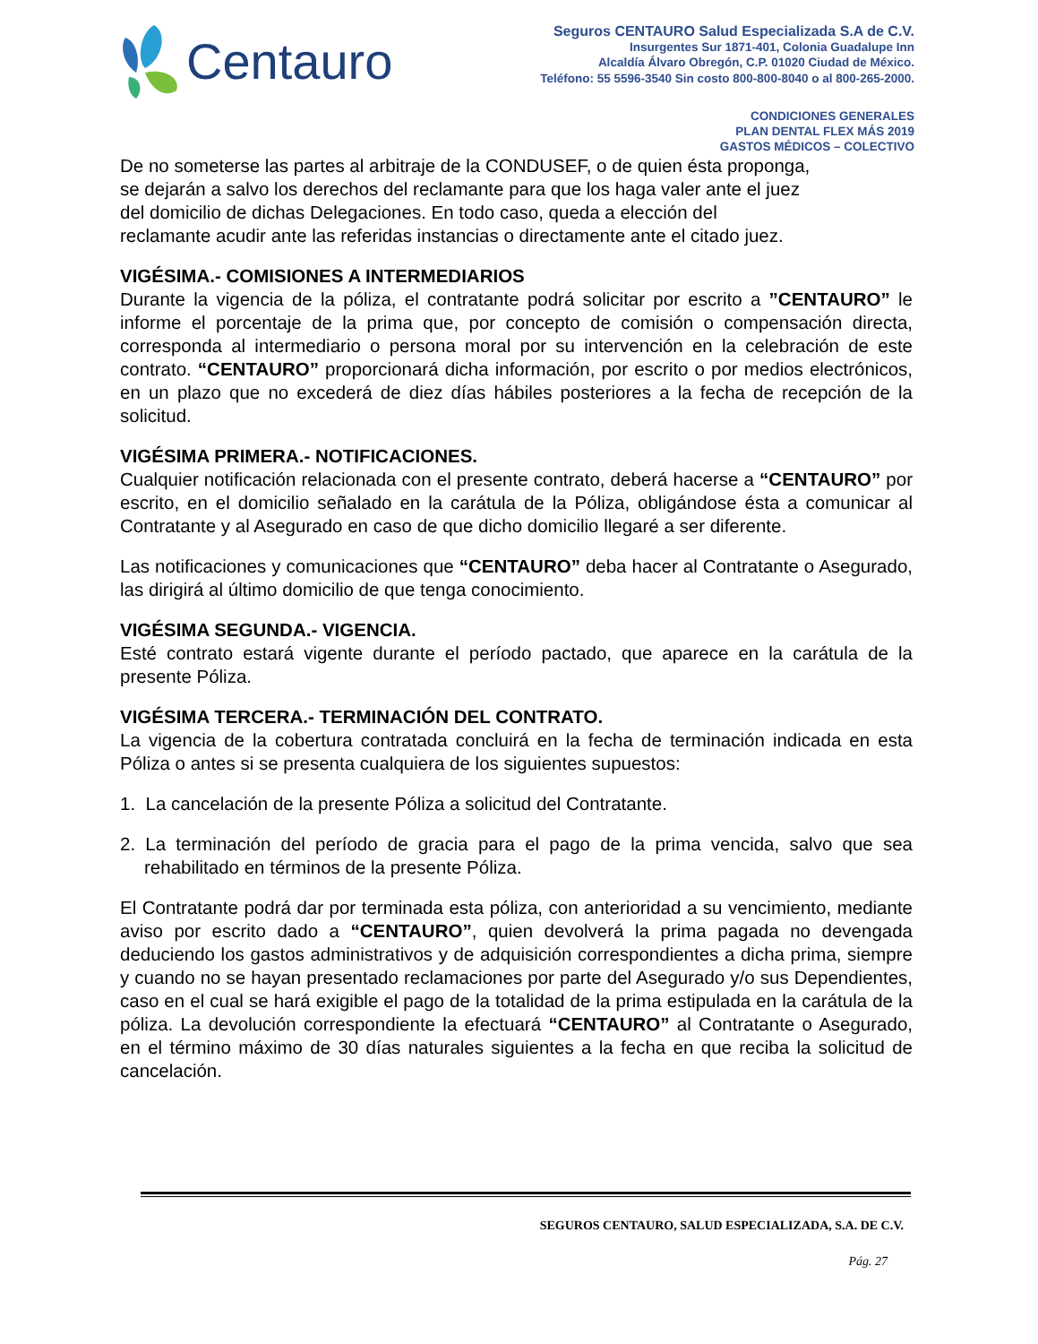Centauro
Seguros CENTAURO Salud Especializada S.A de C.V.
Insurgentes Sur 1871-401, Colonia Guadalupe Inn
Alcaldía Álvaro Obregón, C.P. 01020 Ciudad de México.
Teléfono: 55 5596-3540 Sin costo 800-800-8040 o al 800-265-2000.
CONDICIONES GENERALES
PLAN DENTAL FLEX MÁS 2019
GASTOS MÉDICOS – COLECTIVO
De no someterse las partes al arbitraje de la CONDUSEF, o de quien ésta proponga,
se dejarán a salvo los derechos del reclamante para que los haga valer ante el juez
del domicilio de dichas Delegaciones. En todo caso, queda a elección del
reclamante acudir ante las referidas instancias o directamente ante el citado juez.
VIGÉSIMA.- COMISIONES A INTERMEDIARIOS
Durante la vigencia de la póliza, el contratante podrá solicitar por escrito a ”CENTAURO” le informe el porcentaje de la prima que, por concepto de comisión o compensación directa, corresponda al intermediario o persona moral por su intervención en la celebración de este contrato. “CENTAURO” proporcionará dicha información, por escrito o por medios electrónicos, en un plazo que no excederá de diez días hábiles posteriores a la fecha de recepción de la solicitud.
VIGÉSIMA PRIMERA.- NOTIFICACIONES.
Cualquier notificación relacionada con el presente contrato, deberá hacerse a “CENTAURO” por escrito, en el domicilio señalado en la carátula de la Póliza, obligándose ésta a comunicar al Contratante y al Asegurado en caso de que dicho domicilio llegaré a ser diferente.
Las notificaciones y comunicaciones que “CENTAURO” deba hacer al Contratante o Asegurado, las dirigirá al último domicilio de que tenga conocimiento.
VIGÉSIMA SEGUNDA.- VIGENCIA.
Esté contrato estará vigente durante el período pactado, que aparece en la carátula de la presente Póliza.
VIGÉSIMA TERCERA.- TERMINACIÓN DEL CONTRATO.
La vigencia de la cobertura contratada concluirá en la fecha de terminación indicada en esta Póliza o antes si se presenta cualquiera de los siguientes supuestos:
1. La cancelación de la presente Póliza a solicitud del Contratante.
2. La terminación del período de gracia para el pago de la prima vencida, salvo que sea rehabilitado en términos de la presente Póliza.
El Contratante podrá dar por terminada esta póliza, con anterioridad a su vencimiento, mediante aviso por escrito dado a “CENTAURO”, quien devolverá la prima pagada no devengada deduciendo los gastos administrativos y de adquisición correspondientes a dicha prima, siempre y cuando no se hayan presentado reclamaciones por parte del Asegurado y/o sus Dependientes, caso en el cual se hará exigible el pago de la totalidad de la prima estipulada en la carátula de la póliza. La devolución correspondiente la efectuará “CENTAURO” al Contratante o Asegurado, en el término máximo de 30 días naturales siguientes a la fecha en que reciba la solicitud de cancelación.
SEGUROS CENTAURO, SALUD ESPECIALIZADA, S.A. DE C.V.
Pág. 27